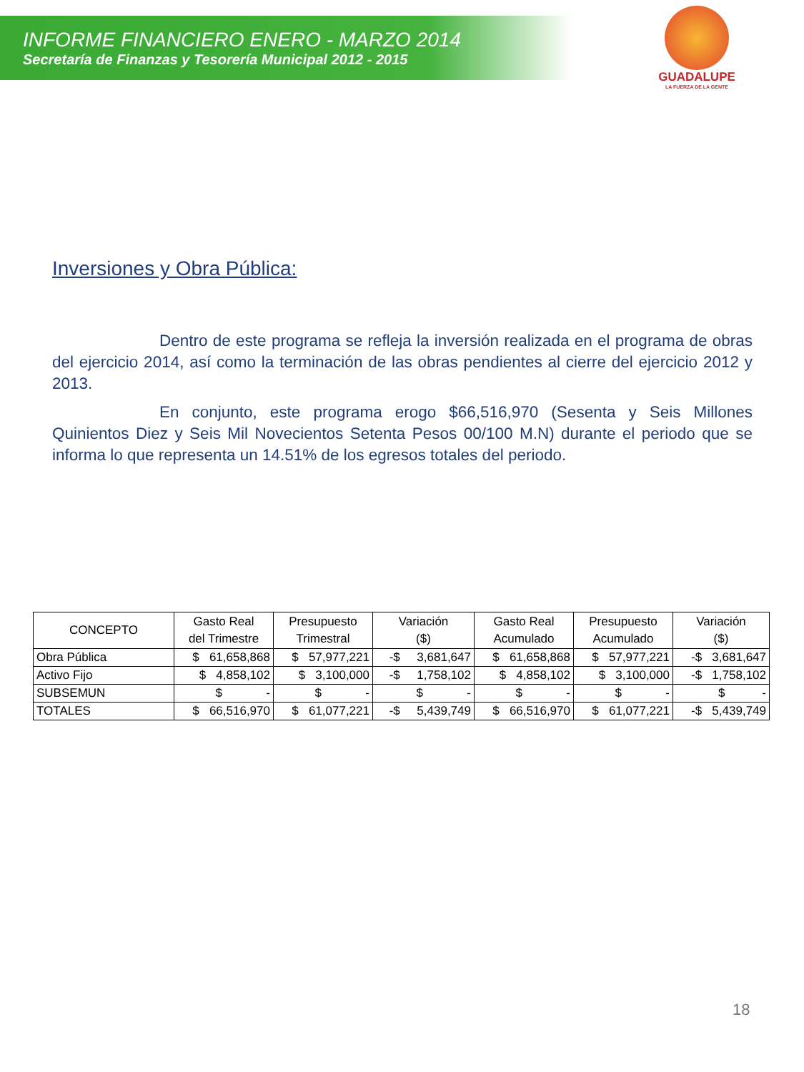INFORME FINANCIERO ENERO - MARZO 2014
Secretaría de Finanzas y Tesorería Municipal 2012 - 2015
GUADALUPE
LA FUERZA DE LA GENTE
Inversiones y Obra Pública:
Dentro de este programa se refleja la inversión realizada en el programa de obras del ejercicio 2014, así como la terminación de las obras pendientes al cierre del ejercicio 2012 y 2013.
En conjunto, este programa erogo $66,516,970 (Sesenta y Seis Millones Quinientos Diez y Seis Mil Novecientos Setenta Pesos 00/100 M.N) durante el periodo que se informa lo que representa un 14.51% de los egresos totales del periodo.
| CONCEPTO | Gasto Real del Trimestre | Presupuesto Trimestral | Variación ($) | Gasto Real Acumulado | Presupuesto Acumulado | Variación ($) |
| --- | --- | --- | --- | --- | --- | --- |
| Obra Pública | $ 61,658,868 | $ 57,977,221 | -$ 3,681,647 | $ 61,658,868 | $ 57,977,221 | -$ 3,681,647 |
| Activo Fijo | $ 4,858,102 | $ 3,100,000 | -$ 1,758,102 | $ 4,858,102 | $ 3,100,000 | -$ 1,758,102 |
| SUBSEMUN | $ - | $ - | $ - | $ - | $ - | $ - |
| TOTALES | $ 66,516,970 | $ 61,077,221 | -$ 5,439,749 | $ 66,516,970 | $ 61,077,221 | -$ 5,439,749 |
18